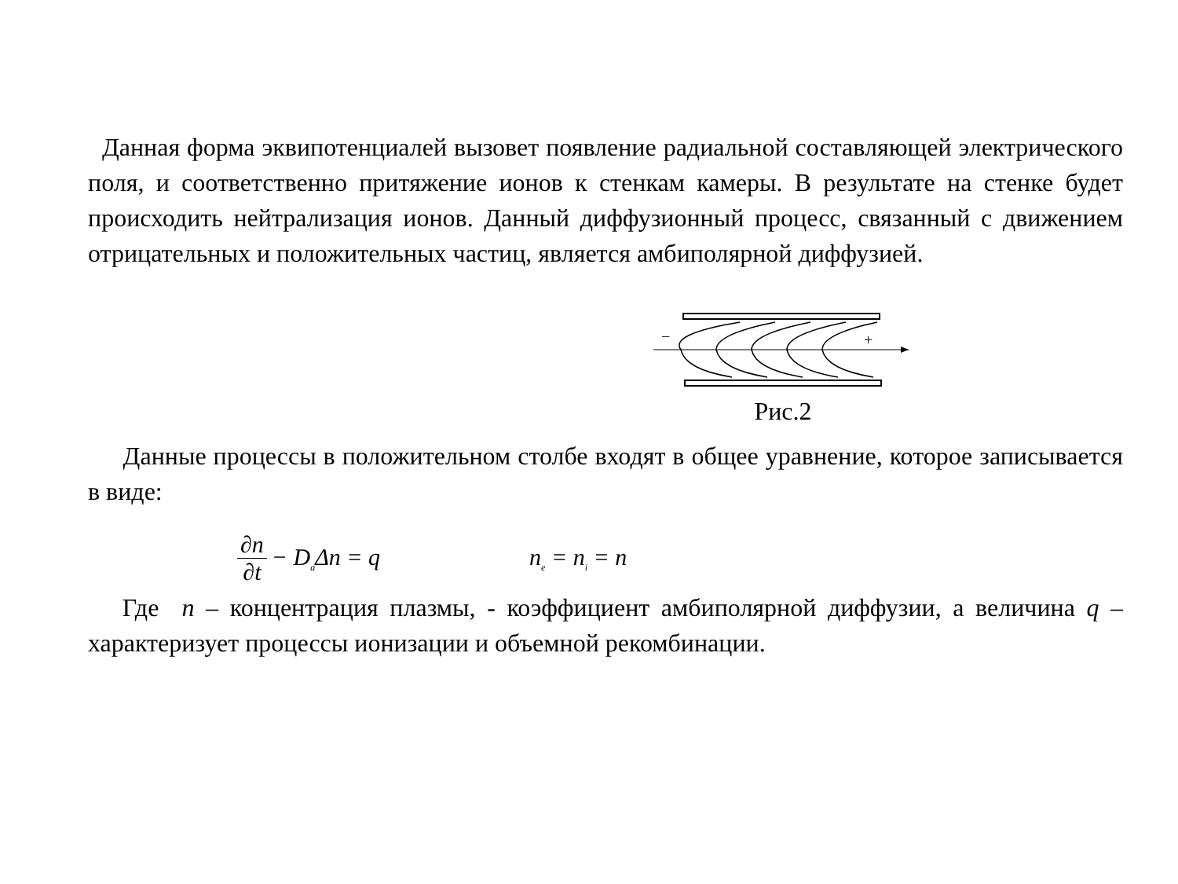Данная форма эквипотенциалей вызовет появление радиальной составляющей электрического поля, и соответственно притяжение ионов к стенкам камеры. В результате на стенке будет происходить нейтрализация ионов. Данный диффузионный процесс, связанный с движением отрицательных и положительных частиц, является амбиполярной диффузией.
−
+
Рис.2
Данные процессы в положительном столбе входят в общее уравнение, которое записывается в виде:
∂n ∂t − D<sub>a</sub>Δn = q n<sub>e</sub> = n<sub>i</sub> = n
Где n – концентрация плазмы, - коэффициент амбиполярной диффузии, а величина q – характеризует процессы ионизации и объемной рекомбинации.